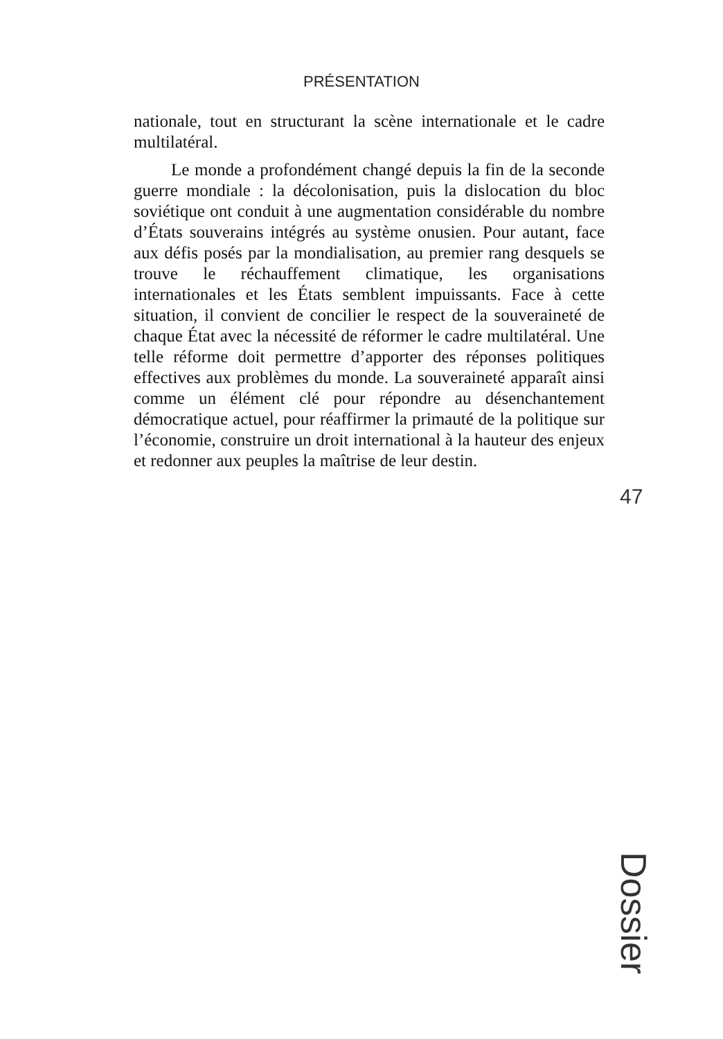PRÉSENTATION
nationale, tout en structurant la scène internationale et le cadre multilatéral.
Le monde a profondément changé depuis la fin de la seconde guerre mondiale : la décolonisation, puis la dislocation du bloc soviétique ont conduit à une augmentation considérable du nombre d’États souverains intégrés au système onusien. Pour autant, face aux défis posés par la mondialisation, au premier rang desquels se trouve le réchauffement climatique, les organisations internationales et les États semblent impuissants. Face à cette situation, il convient de concilier le respect de la souveraineté de chaque État avec la nécessité de réformer le cadre multilatéral. Une telle réforme doit permettre d’apporter des réponses politiques effectives aux problèmes du monde. La souveraineté apparaît ainsi comme un élément clé pour répondre au désenchantement démocratique actuel, pour réaffirmer la primauté de la politique sur l’économie, construire un droit international à la hauteur des enjeux et redonner aux peuples la maîtrise de leur destin.
47
Dossier